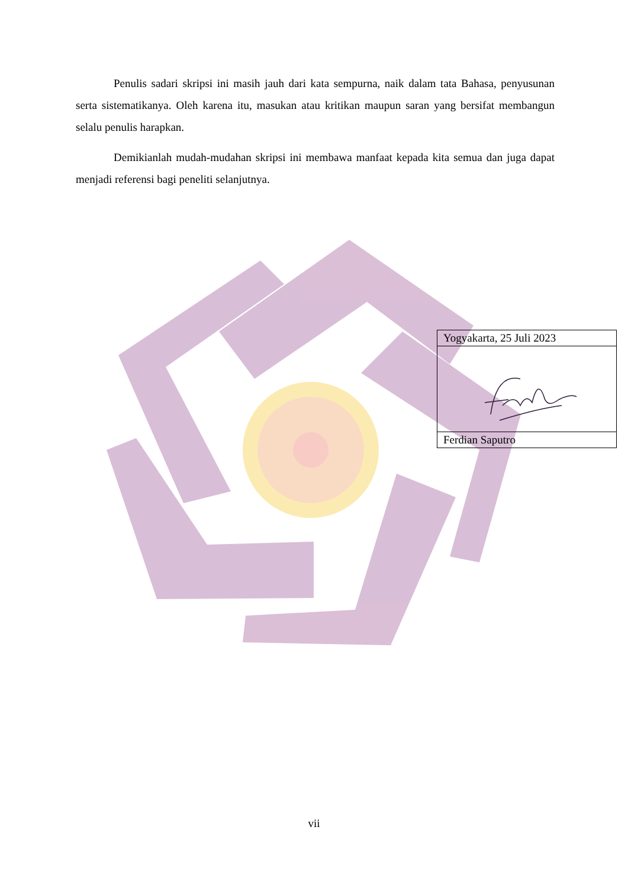Penulis sadari skripsi ini masih jauh dari kata sempurna, naik dalam tata Bahasa, penyusunan serta sistematikanya. Oleh karena itu, masukan atau kritikan maupun saran yang bersifat membangun selalu penulis harapkan.
Demikianlah mudah-mudahan skripsi ini membawa manfaat kepada kita semua dan juga dapat menjadi referensi bagi peneliti selanjutnya.
| Yogyakarta, 25 Juli 2023 |
| Ferdian Saputro |
vii